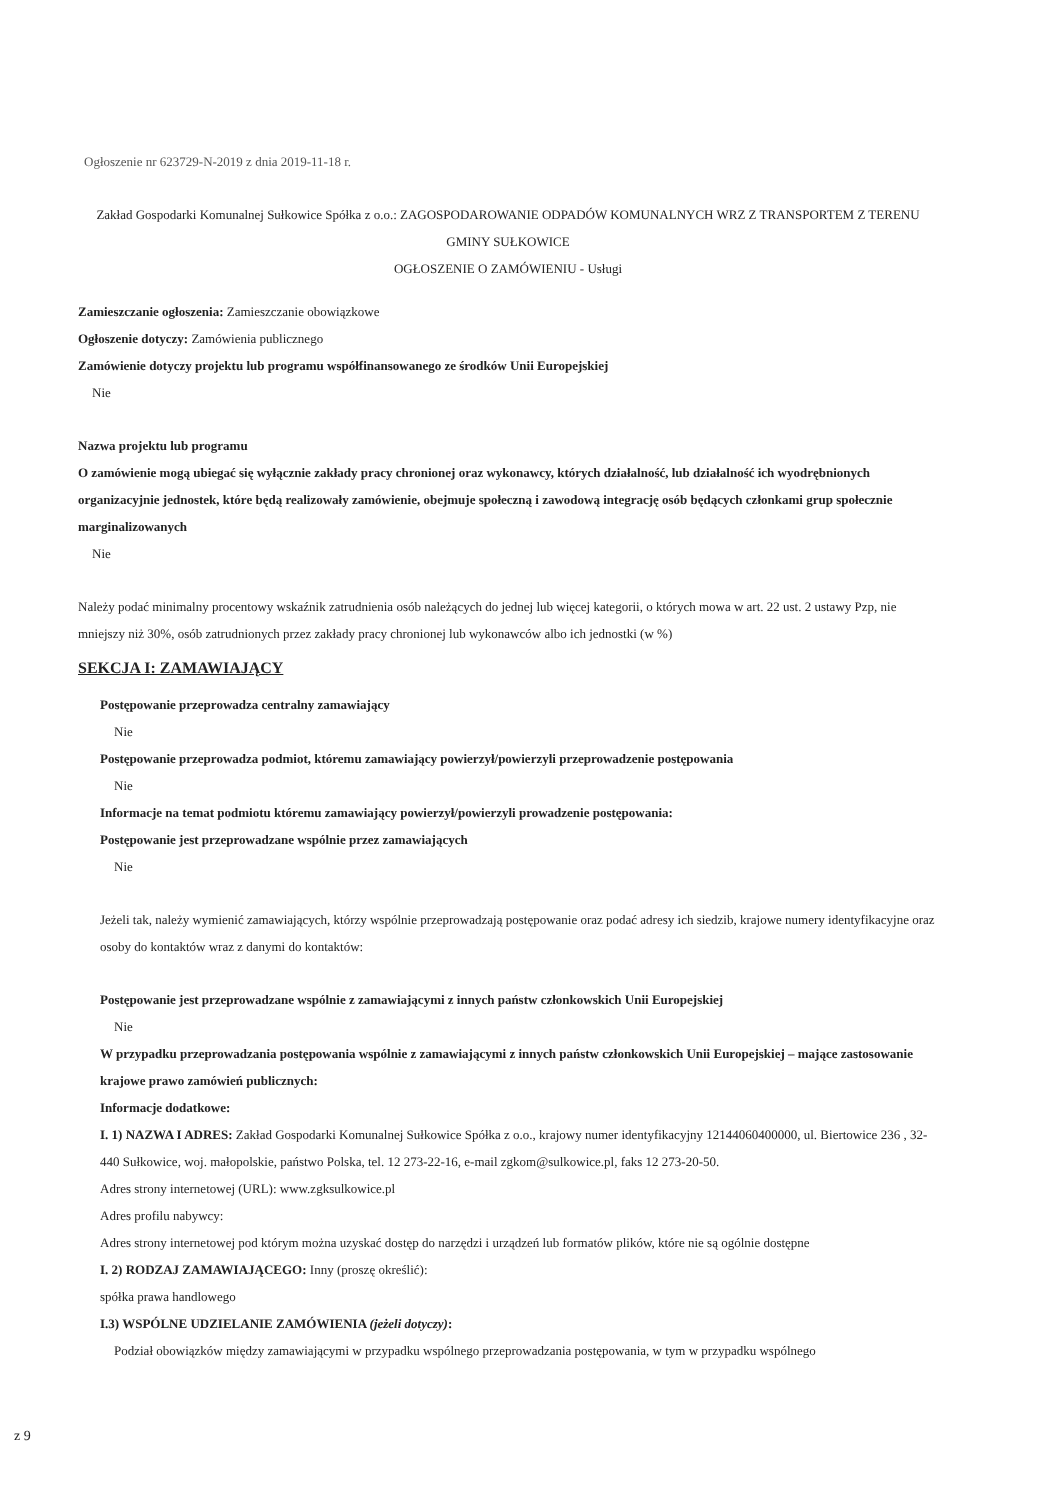Ogłoszenie nr 623729-N-2019 z dnia 2019-11-18 r.
Zakład Gospodarki Komunalnej Sułkowice Spółka z o.o.: ZAGOSPODAROWANIE ODPADÓW KOMUNALNYCH WRZ Z TRANSPORTEM Z TERENU GMINY SUŁKOWICE
OGŁOSZENIE O ZAMÓWIENIU - Usługi
Zamieszczanie ogłoszenia: Zamieszczanie obowiązkowe
Ogłoszenie dotyczy: Zamówienia publicznego
Zamówienie dotyczy projektu lub programu współfinansowanego ze środków Unii Europejskiej
Nie
Nazwa projektu lub programu
O zamówienie mogą ubiegać się wyłącznie zakłady pracy chronionej oraz wykonawcy, których działalność, lub działalność ich wyodrębnionych organizacyjnie jednostek, które będą realizowały zamówienie, obejmuje społeczną i zawodową integrację osób będących członkami grup społecznie marginalizowanych
Nie
Należy podać minimalny procentowy wskaźnik zatrudnienia osób należących do jednej lub więcej kategorii, o których mowa w art. 22 ust. 2 ustawy Pzp, nie mniejszy niż 30%, osób zatrudnionych przez zakłady pracy chronionej lub wykonawców albo ich jednostki (w %)
SEKCJA I: ZAMAWIAJĄCY
Postępowanie przeprowadza centralny zamawiający
Nie
Postępowanie przeprowadza podmiot, któremu zamawiający powierzył/powierzyli przeprowadzenie postępowania
Nie
Informacje na temat podmiotu któremu zamawiający powierzył/powierzyli prowadzenie postępowania:
Postępowanie jest przeprowadzane wspólnie przez zamawiających
Nie
Jeżeli tak, należy wymienić zamawiających, którzy wspólnie przeprowadzają postępowanie oraz podać adresy ich siedzib, krajowe numery identyfikacyjne oraz osoby do kontaktów wraz z danymi do kontaktów:
Postępowanie jest przeprowadzane wspólnie z zamawiającymi z innych państw członkowskich Unii Europejskiej
Nie
W przypadku przeprowadzania postępowania wspólnie z zamawiającymi z innych państw członkowskich Unii Europejskiej – mające zastosowanie krajowe prawo zamówień publicznych:
Informacje dodatkowe:
I. 1) NAZWA I ADRES: Zakład Gospodarki Komunalnej Sułkowice Spółka z o.o., krajowy numer identyfikacyjny 12144060400000, ul. Biertowice 236 , 32-440 Sułkowice, woj. małopolskie, państwo Polska, tel. 12 273-22-16, e-mail zgkom@sulkowice.pl, faks 12 273-20-50.
Adres strony internetowej (URL): www.zgksulkowice.pl
Adres profilu nabywcy:
Adres strony internetowej pod którym można uzyskać dostęp do narzędzi i urządzeń lub formatów plików, które nie są ogólnie dostępne
I. 2) RODZAJ ZAMAWIAJĄCEGO: Inny (proszę określić):
spółka prawa handlowego
I.3) WSPÓLNE UDZIELANIE ZAMÓWIENIA (jeżeli dotyczy):
Podział obowiązków między zamawiającymi w przypadku wspólnego przeprowadzania postępowania, w tym w przypadku wspólnego
z 9